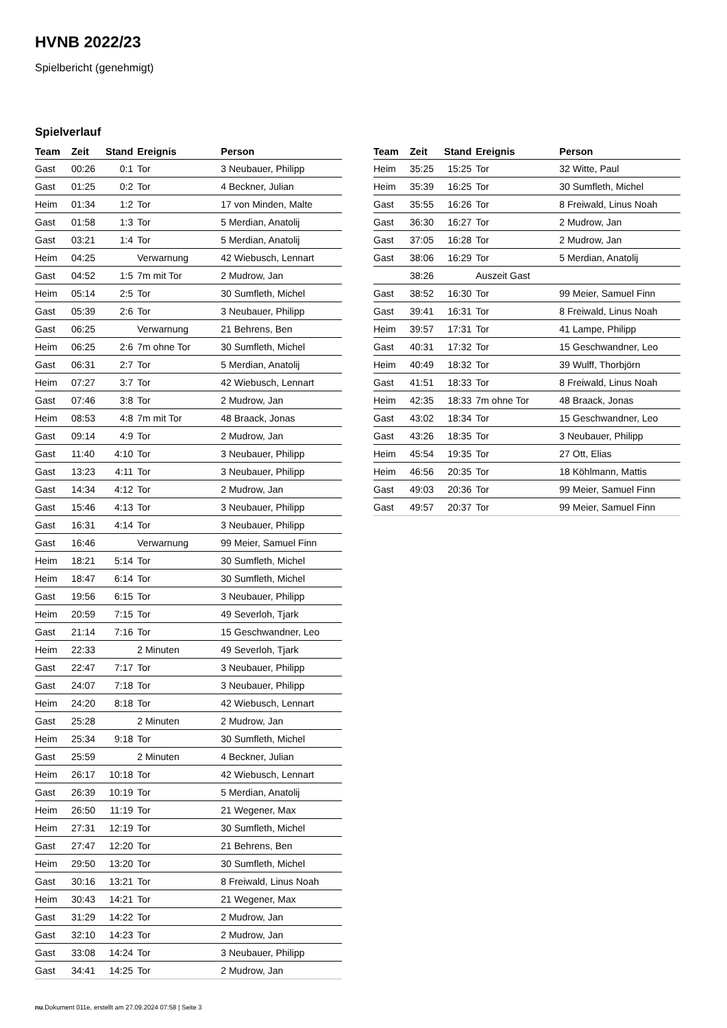HVNB 2022/23
Spielbericht (genehmigt)
Spielverlauf
| Team | Zeit | Stand | Ereignis | Person |
| --- | --- | --- | --- | --- |
| Gast | 00:26 | 0:1 | Tor | 3 Neubauer, Philipp |
| Gast | 01:25 | 0:2 | Tor | 4 Beckner, Julian |
| Heim | 01:34 | 1:2 | Tor | 17 von Minden, Malte |
| Gast | 01:58 | 1:3 | Tor | 5 Merdian, Anatolij |
| Gast | 03:21 | 1:4 | Tor | 5 Merdian, Anatolij |
| Heim | 04:25 | | Verwarnung | 42 Wiebusch, Lennart |
| Gast | 04:52 | 1:5 | 7m mit Tor | 2 Mudrow, Jan |
| Heim | 05:14 | 2:5 | Tor | 30 Sumfleth, Michel |
| Gast | 05:39 | 2:6 | Tor | 3 Neubauer, Philipp |
| Gast | 06:25 | | Verwarnung | 21 Behrens, Ben |
| Heim | 06:25 | 2:6 | 7m ohne Tor | 30 Sumfleth, Michel |
| Gast | 06:31 | 2:7 | Tor | 5 Merdian, Anatolij |
| Heim | 07:27 | 3:7 | Tor | 42 Wiebusch, Lennart |
| Gast | 07:46 | 3:8 | Tor | 2 Mudrow, Jan |
| Heim | 08:53 | 4:8 | 7m mit Tor | 48 Braack, Jonas |
| Gast | 09:14 | 4:9 | Tor | 2 Mudrow, Jan |
| Gast | 11:40 | 4:10 | Tor | 3 Neubauer, Philipp |
| Gast | 13:23 | 4:11 | Tor | 3 Neubauer, Philipp |
| Gast | 14:34 | 4:12 | Tor | 2 Mudrow, Jan |
| Gast | 15:46 | 4:13 | Tor | 3 Neubauer, Philipp |
| Gast | 16:31 | 4:14 | Tor | 3 Neubauer, Philipp |
| Gast | 16:46 | | Verwarnung | 99 Meier, Samuel Finn |
| Heim | 18:21 | 5:14 | Tor | 30 Sumfleth, Michel |
| Heim | 18:47 | 6:14 | Tor | 30 Sumfleth, Michel |
| Gast | 19:56 | 6:15 | Tor | 3 Neubauer, Philipp |
| Heim | 20:59 | 7:15 | Tor | 49 Severloh, Tjark |
| Gast | 21:14 | 7:16 | Tor | 15 Geschwandner, Leo |
| Heim | 22:33 | | 2 Minuten | 49 Severloh, Tjark |
| Gast | 22:47 | 7:17 | Tor | 3 Neubauer, Philipp |
| Gast | 24:07 | 7:18 | Tor | 3 Neubauer, Philipp |
| Heim | 24:20 | 8:18 | Tor | 42 Wiebusch, Lennart |
| Gast | 25:28 | | 2 Minuten | 2 Mudrow, Jan |
| Heim | 25:34 | 9:18 | Tor | 30 Sumfleth, Michel |
| Gast | 25:59 | | 2 Minuten | 4 Beckner, Julian |
| Heim | 26:17 | 10:18 | Tor | 42 Wiebusch, Lennart |
| Gast | 26:39 | 10:19 | Tor | 5 Merdian, Anatolij |
| Heim | 26:50 | 11:19 | Tor | 21 Wegener, Max |
| Heim | 27:31 | 12:19 | Tor | 30 Sumfleth, Michel |
| Gast | 27:47 | 12:20 | Tor | 21 Behrens, Ben |
| Heim | 29:50 | 13:20 | Tor | 30 Sumfleth, Michel |
| Gast | 30:16 | 13:21 | Tor | 8 Freiwald, Linus Noah |
| Heim | 30:43 | 14:21 | Tor | 21 Wegener, Max |
| Gast | 31:29 | 14:22 | Tor | 2 Mudrow, Jan |
| Gast | 32:10 | 14:23 | Tor | 2 Mudrow, Jan |
| Gast | 33:08 | 14:24 | Tor | 3 Neubauer, Philipp |
| Gast | 34:41 | 14:25 | Tor | 2 Mudrow, Jan |
| Team | Zeit | Stand | Ereignis | Person |
| --- | --- | --- | --- | --- |
| Heim | 35:25 | 15:25 | Tor | 32 Witte, Paul |
| Heim | 35:39 | 16:25 | Tor | 30 Sumfleth, Michel |
| Gast | 35:55 | 16:26 | Tor | 8 Freiwald, Linus Noah |
| Gast | 36:30 | 16:27 | Tor | 2 Mudrow, Jan |
| Gast | 37:05 | 16:28 | Tor | 2 Mudrow, Jan |
| Gast | 38:06 | 16:29 | Tor | 5 Merdian, Anatolij |
| | 38:26 | | Auszeit Gast | |
| Gast | 38:52 | 16:30 | Tor | 99 Meier, Samuel Finn |
| Gast | 39:41 | 16:31 | Tor | 8 Freiwald, Linus Noah |
| Heim | 39:57 | 17:31 | Tor | 41 Lampe, Philipp |
| Gast | 40:31 | 17:32 | Tor | 15 Geschwandner, Leo |
| Heim | 40:49 | 18:32 | Tor | 39 Wulff, Thorbjörn |
| Gast | 41:51 | 18:33 | Tor | 8 Freiwald, Linus Noah |
| Heim | 42:35 | 18:33 | 7m ohne Tor | 48 Braack, Jonas |
| Gast | 43:02 | 18:34 | Tor | 15 Geschwandner, Leo |
| Gast | 43:26 | 18:35 | Tor | 3 Neubauer, Philipp |
| Heim | 45:54 | 19:35 | Tor | 27 Ott, Elias |
| Heim | 46:56 | 20:35 | Tor | 18 Köhlmann, Mattis |
| Gast | 49:03 | 20:36 | Tor | 99 Meier, Samuel Finn |
| Gast | 49:57 | 20:37 | Tor | 99 Meier, Samuel Finn |
nu.Dokument 011e, erstellt am 27.09.2024 07:58 | Seite 3